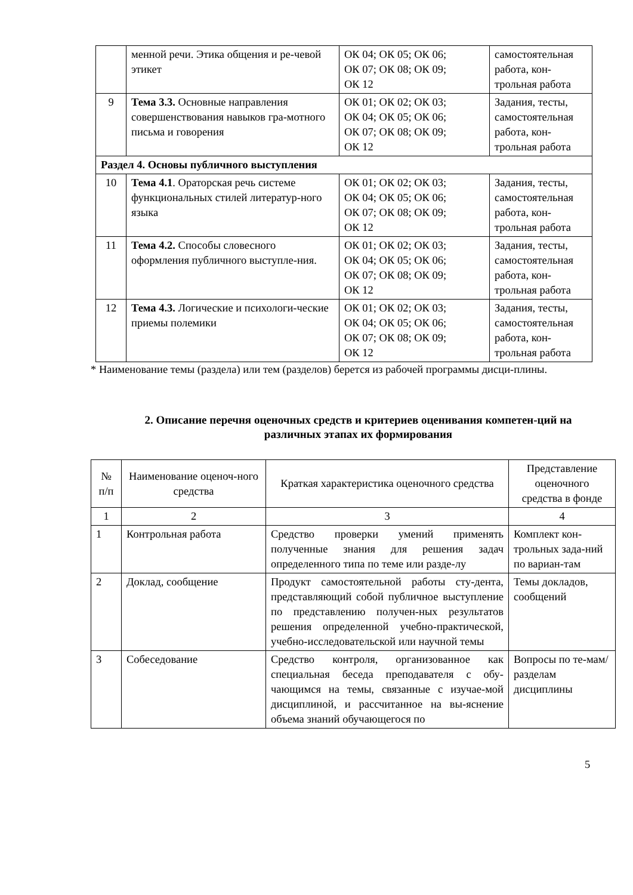| | менной речи. Этика общения и ре-чевой этикет | ОК 04; ОК 05; ОК 06; ОК 07; ОК 08; ОК 09; ОК 12 | самостоятельная работа, кон-трольная работа |
| 9 | Тема 3.3. Основные направления совершенствования навыков гра-мотного письма и говорения | ОК 01; ОК 02; ОК 03; ОК 04; ОК 05; ОК 06; ОК 07; ОК 08; ОК 09; ОК 12 | Задания, тесты, самостоятельная работа, кон-трольная работа |
| Раздел 4. Основы публичного выступления | | | |
| 10 | Тема 4.1 . Ораторская речь системе функциональных стилей литератур-ного языка | ОК 01; ОК 02; ОК 03; ОК 04; ОК 05; ОК 06; ОК 07; ОК 08; ОК 09; ОК 12 | Задания, тесты, самостоятельная работа, кон-трольная работа |
| 11 | Тема 4.2. Способы словесного оформления публичного выступле-ния. | ОК 01; ОК 02; ОК 03; ОК 04; ОК 05; ОК 06; ОК 07; ОК 08; ОК 09; ОК 12 | Задания, тесты, самостоятельная работа, кон-трольная работа |
| 12 | Тема 4.3. Логические и психологи-ческие приемы полемики | ОК 01; ОК 02; ОК 03; ОК 04; ОК 05; ОК 06; ОК 07; ОК 08; ОК 09; ОК 12 | Задания, тесты, самостоятельная работа, кон-трольная работа |
* Наименование темы (раздела) или тем (разделов) берется из рабочей программы дисци-плины.
2. Описание перечня оценочных средств и критериев оценивания компетен-ций на различных этапах их формирования
| № п/п | Наименование оценоч-ного средства | Краткая характеристика оценочного средства | Представление оценочного средства в фонде |
| 1 | 2 | 3 | 4 |
| 1 | Контрольная работа | Средство проверки умений применять полученные знания для решения задач определенного типа по теме или разде-лу | Комплект кон-трольных зада-ний по вариан-там |
| 2 | Доклад, сообщение | Продукт самостоятельной работы сту-дента, представляющий собой публичное выступление по представлению получен-ных результатов решения определенной учебно-практической, учебно-исследовательской или научной темы | Темы докладов, сообщений |
| 3 | Собеседование | Средство контроля, организованное как специальная беседа преподавателя с обу-чающимся на темы, связанные с изучае-мой дисциплиной, и рассчитанное на вы-яснение объема знаний обучающегося по | Вопросы по те-мам/разделам дисциплины |
5